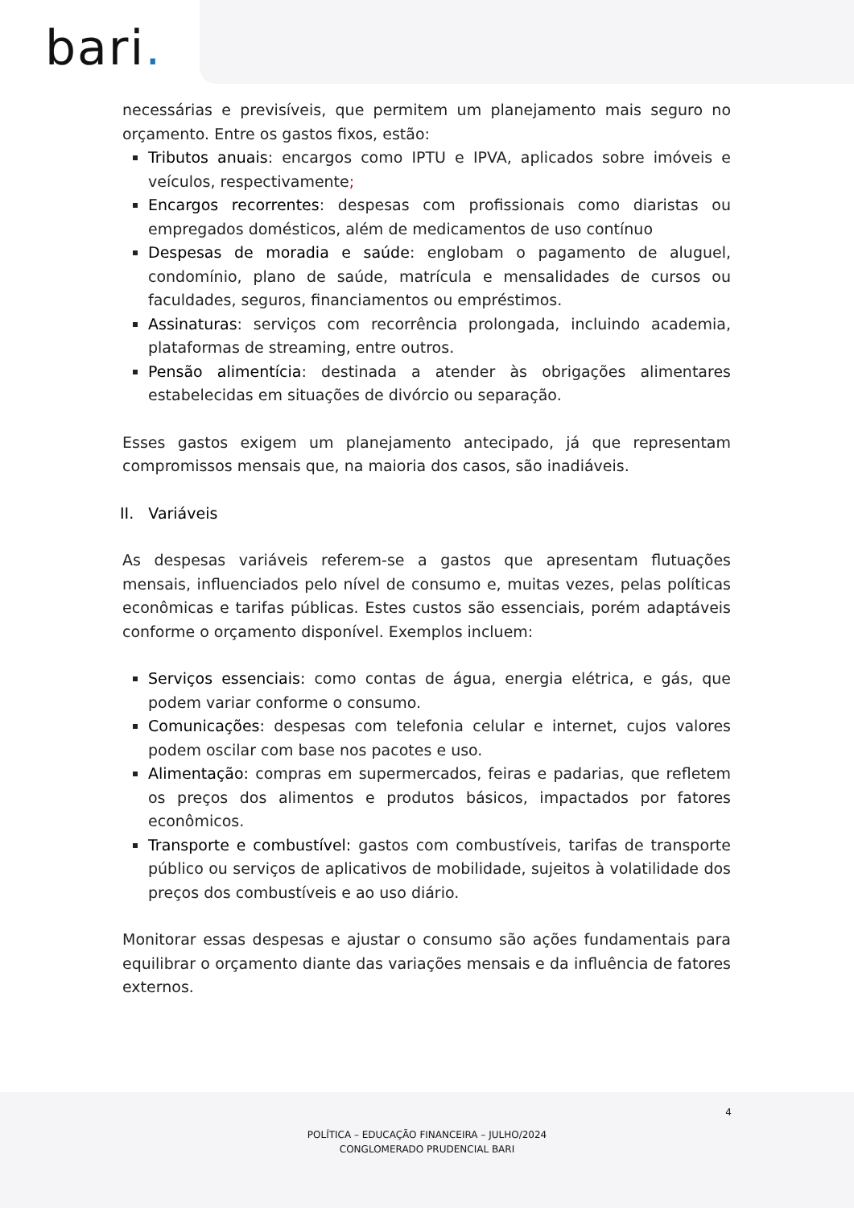bari.
necessárias e previsíveis, que permitem um planejamento mais seguro no orçamento. Entre os gastos fixos, estão:
Tributos anuais: encargos como IPTU e IPVA, aplicados sobre imóveis e veículos, respectivamente;
Encargos recorrentes: despesas com profissionais como diaristas ou empregados domésticos, além de medicamentos de uso contínuo
Despesas de moradia e saúde: englobam o pagamento de aluguel, condomínio, plano de saúde, matrícula e mensalidades de cursos ou faculdades, seguros, financiamentos ou empréstimos.
Assinaturas: serviços com recorrência prolongada, incluindo academia, plataformas de streaming, entre outros.
Pensão alimentícia: destinada a atender às obrigações alimentares estabelecidas em situações de divórcio ou separação.
Esses gastos exigem um planejamento antecipado, já que representam compromissos mensais que, na maioria dos casos, são inadiáveis.
II. Variáveis
As despesas variáveis referem-se a gastos que apresentam flutuações mensais, influenciados pelo nível de consumo e, muitas vezes, pelas políticas econômicas e tarifas públicas. Estes custos são essenciais, porém adaptáveis conforme o orçamento disponível. Exemplos incluem:
Serviços essenciais: como contas de água, energia elétrica, e gás, que podem variar conforme o consumo.
Comunicações: despesas com telefonia celular e internet, cujos valores podem oscilar com base nos pacotes e uso.
Alimentação: compras em supermercados, feiras e padarias, que refletem os preços dos alimentos e produtos básicos, impactados por fatores econômicos.
Transporte e combustível: gastos com combustíveis, tarifas de transporte público ou serviços de aplicativos de mobilidade, sujeitos à volatilidade dos preços dos combustíveis e ao uso diário.
Monitorar essas despesas e ajustar o consumo são ações fundamentais para equilibrar o orçamento diante das variações mensais e da influência de fatores externos.
4
POLÍTICA – EDUCAÇÃO FINANCEIRA – JULHO/2024
CONGLOMERADO PRUDENCIAL BARI